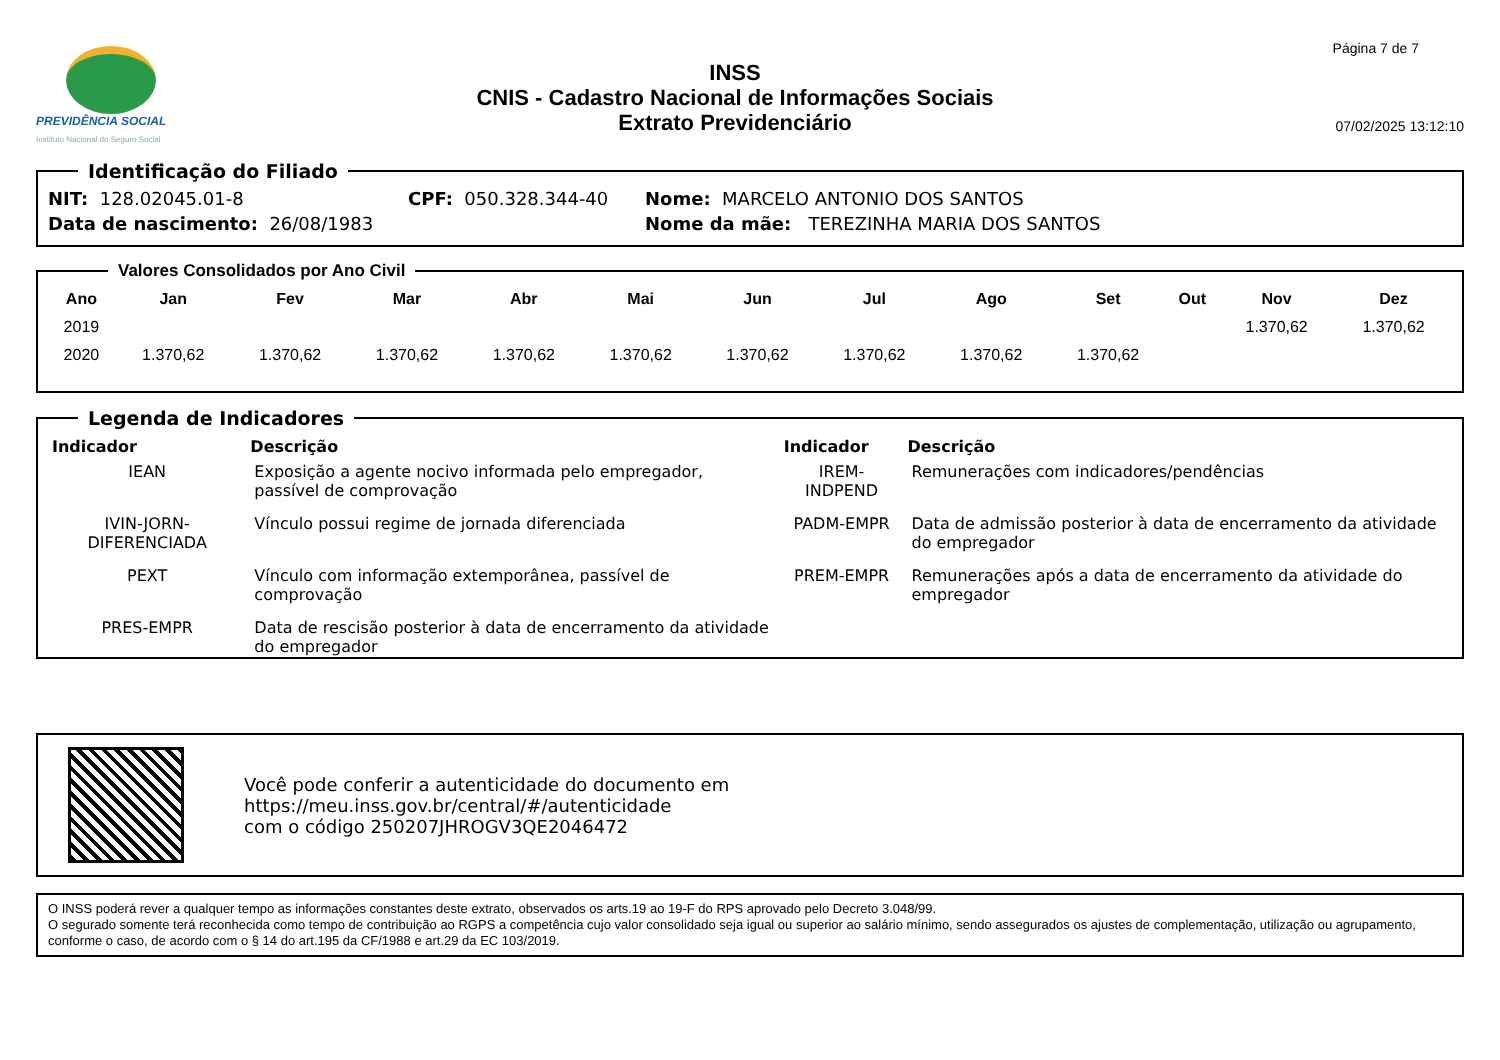PREVIDÊNCIA SOCIAL
Instituto Nacional do Seguro Social
INSS
CNIS - Cadastro Nacional de Informações Sociais
Extrato Previdenciário
Página 7 de 7
07/02/2025 13:12:10
Identificação do Filiado
| NIT: 128.02045.01-8 | CPF: 050.328.344-40 | Nome: MARCELO ANTONIO DOS SANTOS |
| Data de nascimento: 26/08/1983 | | Nome da mãe: TEREZINHA MARIA DOS SANTOS |
Valores Consolidados por Ano Civil
| Ano | Jan | Fev | Mar | Abr | Mai | Jun | Jul | Ago | Set | Out | Nov | Dez |
| --- | --- | --- | --- | --- | --- | --- | --- | --- | --- | --- | --- | --- |
| 2019 | | | | | | | | | | | 1.370,62 | 1.370,62 |
| 2020 | 1.370,62 | 1.370,62 | 1.370,62 | 1.370,62 | 1.370,62 | 1.370,62 | 1.370,62 | 1.370,62 | 1.370,62 | | | |
Legenda de Indicadores
| Indicador | Descrição | Indicador | Descrição |
| --- | --- | --- | --- |
| IEAN | Exposição a agente nocivo informada pelo empregador, passível de comprovação | IREM-INDPEND | Remunerações com indicadores/pendências |
| IVIN-JORN-DIFERENCIADA | Vínculo possui regime de jornada diferenciada | PADM-EMPR | Data de admissão posterior à data de encerramento da atividade do empregador |
| PEXT | Vínculo com informação extemporânea, passível de comprovação | PREM-EMPR | Remunerações após a data de encerramento da atividade do empregador |
| PRES-EMPR | Data de rescisão posterior à data de encerramento da atividade do empregador | | |
Você pode conferir a autenticidade do documento em
https://meu.inss.gov.br/central/#/autenticidade
com o código 250207JHROGV3QE2046472
O INSS poderá rever a qualquer tempo as informações constantes deste extrato, observados os arts.19 ao 19-F do RPS aprovado pelo Decreto 3.048/99.
O segurado somente terá reconhecida como tempo de contribuição ao RGPS a competência cujo valor consolidado seja igual ou superior ao salário mínimo, sendo assegurados os ajustes de complementação, utilização ou agrupamento, conforme o caso, de acordo com o § 14 do art.195 da CF/1988 e art.29 da EC 103/2019.